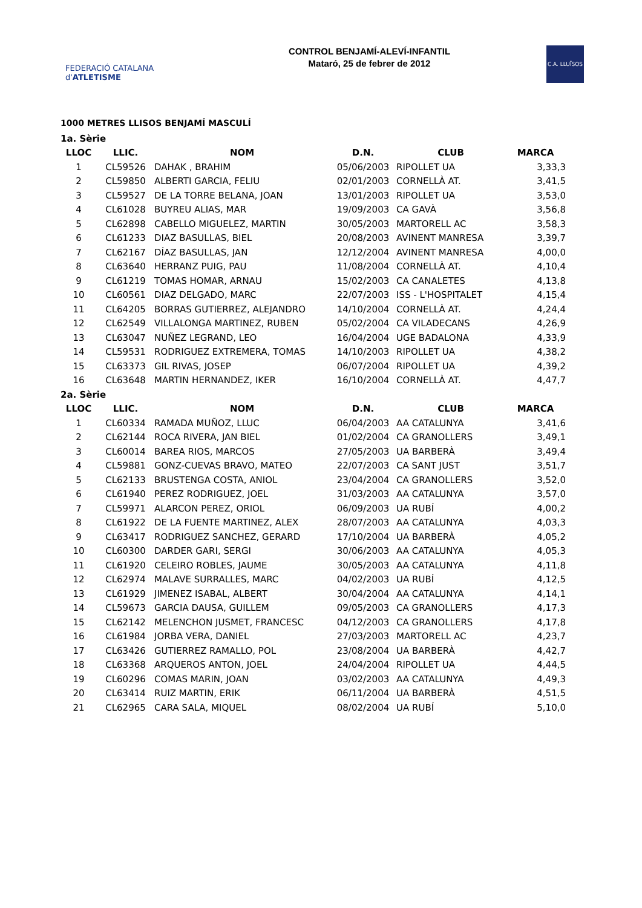FEDERACIÓ CATALANA d'ATLETISME
CONTROL BENJAMÍ-ALEVÍ-INFANTIL
Mataró, 25 de febrer de 2012
C.A. LLUÏSOS
1000 METRES LLISOS BENJAMÍ MASCULÍ
| 1a. Sèrie | | | | | |
| LLOC | LLIC. | NOM | D.N. | CLUB | MARCA |
| 1 | CL59526 | DAHAK , BRAHIM | 05/06/2003 | RIPOLLET UA | 3,33,3 |
| 2 | CL59850 | ALBERTI GARCIA, FELIU | 02/01/2003 | CORNELLÀ AT. | 3,41,5 |
| 3 | CL59527 | DE LA TORRE BELANA, JOAN | 13/01/2003 | RIPOLLET UA | 3,53,0 |
| 4 | CL61028 | BUYREU ALIAS, MAR | 19/09/2003 | CA GAVÀ | 3,56,8 |
| 5 | CL62898 | CABELLO MIGUELEZ, MARTIN | 30/05/2003 | MARTORELL AC | 3,58,3 |
| 6 | CL61233 | DIAZ BASULLAS, BIEL | 20/08/2003 | AVINENT MANRESA | 3,39,7 |
| 7 | CL62167 | DÍAZ BASULLAS, JAN | 12/12/2004 | AVINENT MANRESA | 4,00,0 |
| 8 | CL63640 | HERRANZ PUIG, PAU | 11/08/2004 | CORNELLÀ AT. | 4,10,4 |
| 9 | CL61219 | TOMAS HOMAR, ARNAU | 15/02/2003 | CA CANALETES | 4,13,8 |
| 10 | CL60561 | DIAZ DELGADO, MARC | 22/07/2003 | ISS - L'HOSPITALET | 4,15,4 |
| 11 | CL64205 | BORRAS GUTIERREZ, ALEJANDRO | 14/10/2004 | CORNELLÀ AT. | 4,24,4 |
| 12 | CL62549 | VILLALONGA MARTINEZ, RUBEN | 05/02/2004 | CA VILADECANS | 4,26,9 |
| 13 | CL63047 | NUÑEZ LEGRAND, LEO | 16/04/2004 | UGE BADALONA | 4,33,9 |
| 14 | CL59531 | RODRIGUEZ EXTREMERA, TOMAS | 14/10/2003 | RIPOLLET UA | 4,38,2 |
| 15 | CL63373 | GIL RIVAS, JOSEP | 06/07/2004 | RIPOLLET UA | 4,39,2 |
| 16 | CL63648 | MARTIN HERNANDEZ, IKER | 16/10/2004 | CORNELLÀ AT. | 4,47,7 |
| 2a. Sèrie | | | | | |
| LLOC | LLIC. | NOM | D.N. | CLUB | MARCA |
| 1 | CL60334 | RAMADA MUÑOZ, LLUC | 06/04/2003 | AA CATALUNYA | 3,41,6 |
| 2 | CL62144 | ROCA RIVERA, JAN BIEL | 01/02/2004 | CA GRANOLLERS | 3,49,1 |
| 3 | CL60014 | BAREA RIOS, MARCOS | 27/05/2003 | UA BARBERÀ | 3,49,4 |
| 4 | CL59881 | GONZ-CUEVAS BRAVO, MATEO | 22/07/2003 | CA SANT JUST | 3,51,7 |
| 5 | CL62133 | BRUSTENGA COSTA, ANIOL | 23/04/2004 | CA GRANOLLERS | 3,52,0 |
| 6 | CL61940 | PEREZ RODRIGUEZ, JOEL | 31/03/2003 | AA CATALUNYA | 3,57,0 |
| 7 | CL59971 | ALARCON PEREZ, ORIOL | 06/09/2003 | UA RUBÍ | 4,00,2 |
| 8 | CL61922 | DE LA FUENTE MARTINEZ, ALEX | 28/07/2003 | AA CATALUNYA | 4,03,3 |
| 9 | CL63417 | RODRIGUEZ SANCHEZ, GERARD | 17/10/2004 | UA BARBERÀ | 4,05,2 |
| 10 | CL60300 | DARDER GARI, SERGI | 30/06/2003 | AA CATALUNYA | 4,05,3 |
| 11 | CL61920 | CELEIRO ROBLES, JAUME | 30/05/2003 | AA CATALUNYA | 4,11,8 |
| 12 | CL62974 | MALAVE SURRALLES, MARC | 04/02/2003 | UA RUBÍ | 4,12,5 |
| 13 | CL61929 | JIMENEZ ISABAL, ALBERT | 30/04/2004 | AA CATALUNYA | 4,14,1 |
| 14 | CL59673 | GARCIA DAUSA, GUILLEM | 09/05/2003 | CA GRANOLLERS | 4,17,3 |
| 15 | CL62142 | MELENCHON JUSMET, FRANCESC | 04/12/2003 | CA GRANOLLERS | 4,17,8 |
| 16 | CL61984 | JORBA VERA, DANIEL | 27/03/2003 | MARTORELL AC | 4,23,7 |
| 17 | CL63426 | GUTIERREZ RAMALLO, POL | 23/08/2004 | UA BARBERÀ | 4,42,7 |
| 18 | CL63368 | ARQUEROS ANTON, JOEL | 24/04/2004 | RIPOLLET UA | 4,44,5 |
| 19 | CL60296 | COMAS MARIN, JOAN | 03/02/2003 | AA CATALUNYA | 4,49,3 |
| 20 | CL63414 | RUIZ MARTIN, ERIK | 06/11/2004 | UA BARBERÀ | 4,51,5 |
| 21 | CL62965 | CARA SALA, MIQUEL | 08/02/2004 | UA RUBÍ | 5,10,0 |